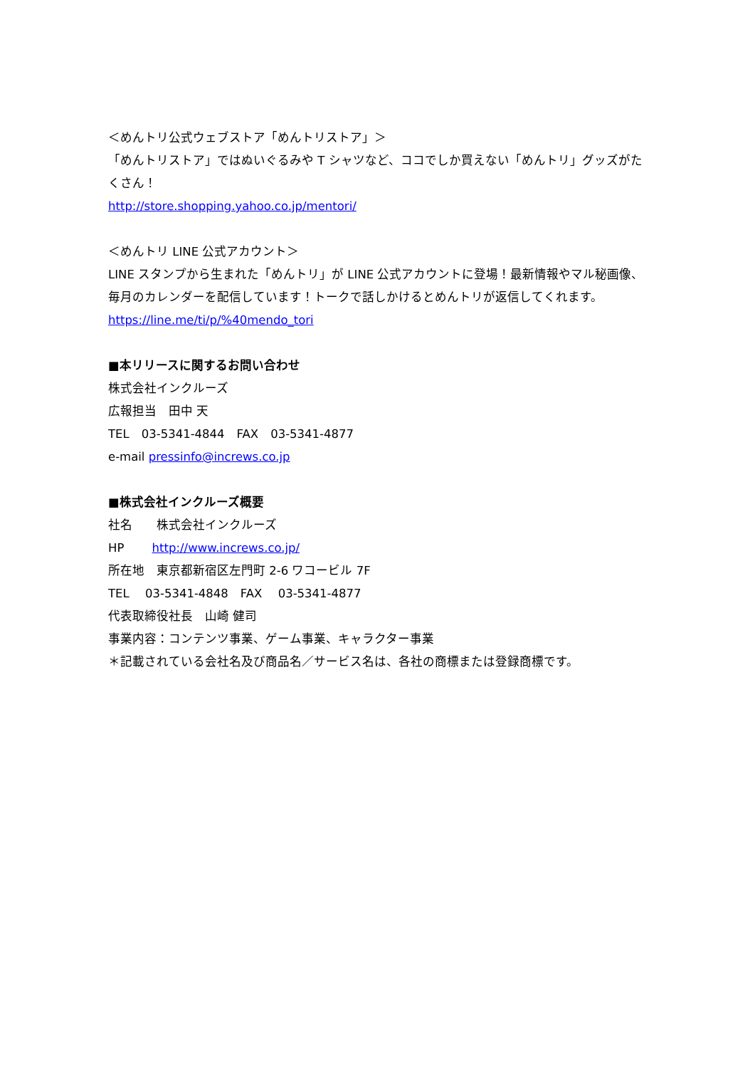＜めんトリ公式ウェブストア「めんトリストア」＞
「めんトリストア」ではぬいぐるみや T シャツなど、ココでしか買えない「めんトリ」グッズがたくさん！
http://store.shopping.yahoo.co.jp/mentori/
＜めんトリ LINE 公式アカウント＞
LINE スタンプから生まれた「めんトリ」が LINE 公式アカウントに登場！最新情報やマル秘画像、毎月のカレンダーを配信しています！トークで話しかけるとめんトリが返信してくれます。
https://line.me/ti/p/%40mendo_tori
■本リリースに関するお問い合わせ
株式会社インクルーズ
広報担当　田中 天
TEL　03-5341-4844　FAX　03-5341-4877
e-mail pressinfo@increws.co.jp
■株式会社インクルーズ概要
社名　　株式会社インクルーズ
HP　　 http://www.increws.co.jp/
所在地　東京都新宿区左門町 2-6 ワコービル 7F
TEL　 03-5341-4848　FAX　 03-5341-4877
代表取締役社長　山崎 健司
事業内容：コンテンツ事業、ゲーム事業、キャラクター事業
＊記載されている会社名及び商品名／サービス名は、各社の商標または登録商標です。